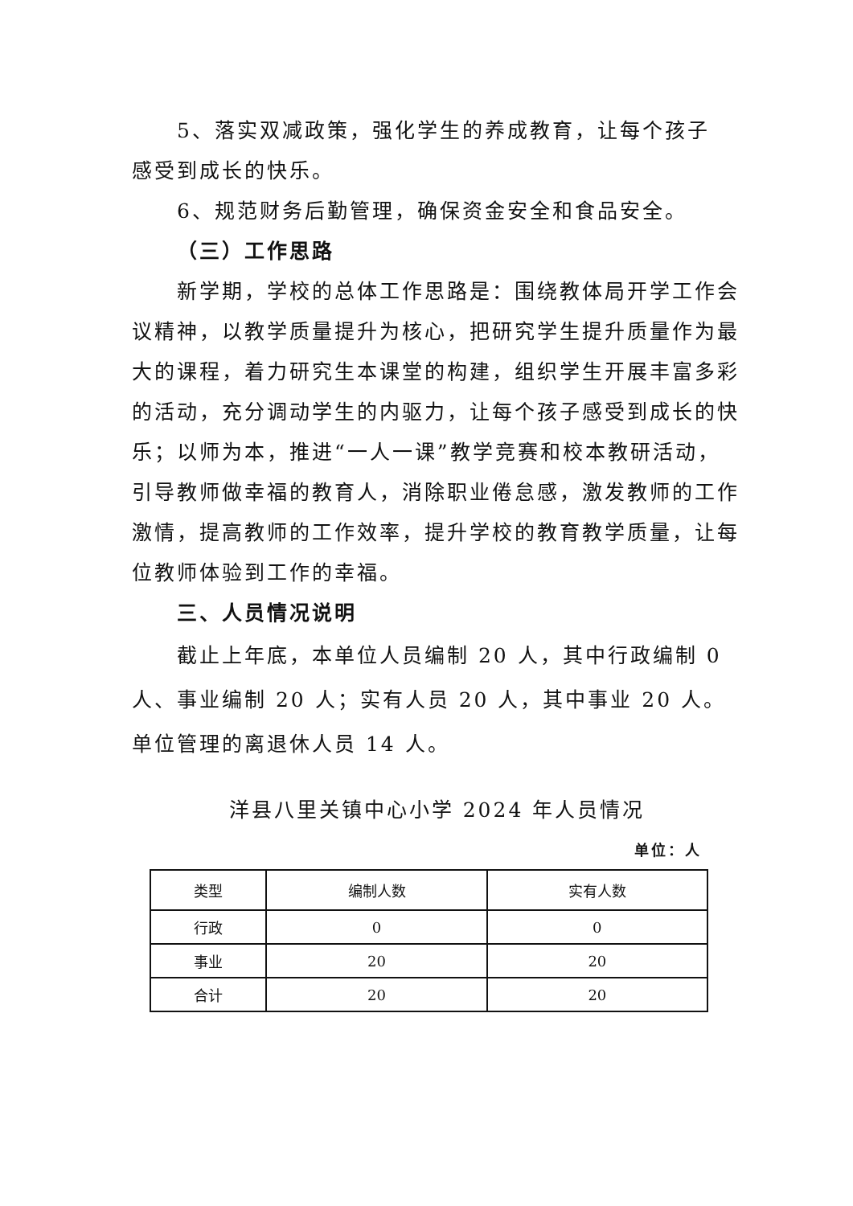5、落实双减政策，强化学生的养成教育，让每个孩子
感受到成长的快乐。
6、规范财务后勤管理，确保资金安全和食品安全。
（三）工作思路
新学期，学校的总体工作思路是：围绕教体局开学工作会议精神，以教学质量提升为核心，把研究学生提升质量作为最大的课程，着力研究生本课堂的构建，组织学生开展丰富多彩的活动，充分调动学生的内驱力，让每个孩子感受到成长的快乐；以师为本，推进“一人一课”教学竞赛和校本教研活动，引导教师做幸福的教育人，消除职业倦怠感，激发教师的工作激情，提高教师的工作效率，提升学校的教育教学质量，让每位教师体验到工作的幸福。
三、人员情况说明
截止上年底，本单位人员编制 20 人，其中行政编制 0 人、事业编制 20 人；实有人员 20 人，其中事业 20 人。单位管理的离退休人员 14 人。
洋县八里关镇中心小学 2024 年人员情况
单位：人
| 类型 | 编制人数 | 实有人数 |
| --- | --- | --- |
| 行政 | 0 | 0 |
| 事业 | 20 | 20 |
| 合计 | 20 | 20 |